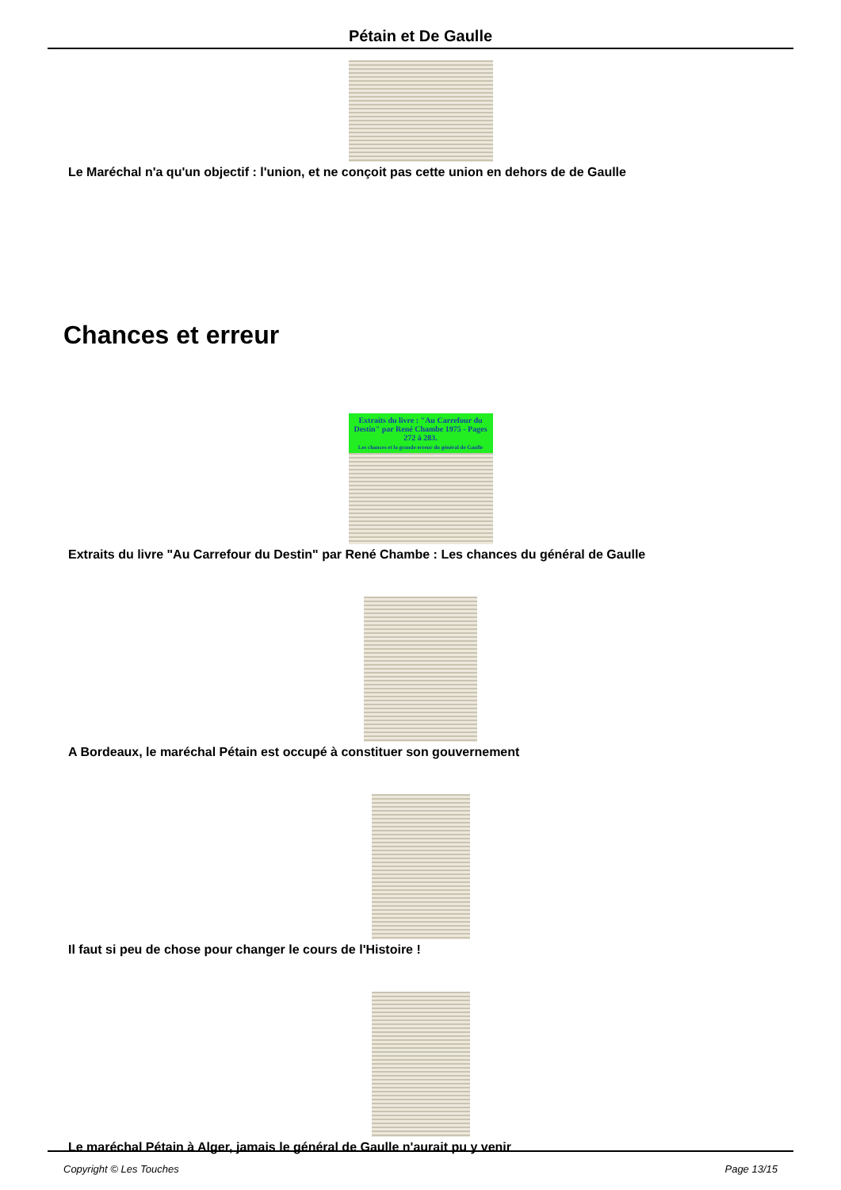Pétain et De Gaulle
Le Maréchal n'a qu'un objectif : l'union, et ne conçoit pas cette union en dehors de de Gaulle
Chances et erreur
Extraits du livre : "Au Carrefour du Destin" par René Chambe 1975 - Pages 272 à 283.
Les chances et la grande erreur du général de Gaulle
Extraits du livre "Au Carrefour du Destin" par René Chambe : Les chances du général de Gaulle
A Bordeaux, le maréchal Pétain est occupé à constituer son gouvernement
Il faut si peu de chose pour changer le cours de l'Histoire !
Le maréchal Pétain à Alger, jamais le général de Gaulle n'aurait pu y venir
Copyright © Les Touches Page 13/15